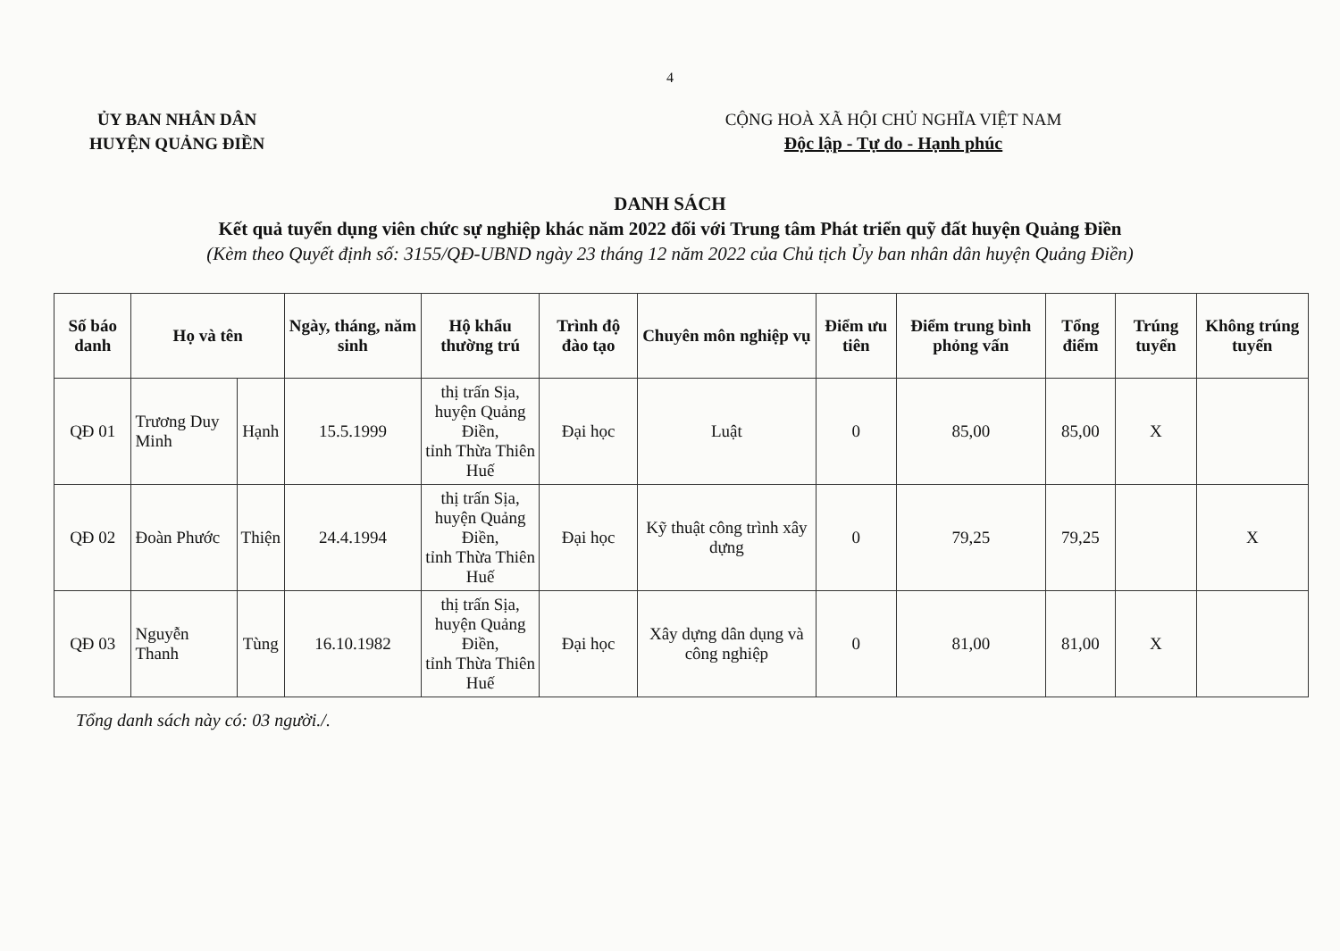4
ỦY BAN NHÂN DÂN
HUYỆN QUẢNG ĐIỀN
CỘNG HOÀ XÃ HỘI CHỦ NGHĨA VIỆT NAM
Độc lập - Tự do - Hạnh phúc
DANH SÁCH
Kết quả tuyển dụng viên chức sự nghiệp khác năm 2022 đối với Trung tâm Phát triển quỹ đất huyện Quảng Điền
(Kèm theo Quyết định số: 3155/QĐ-UBND ngày 23 tháng 12 năm 2022 của Chủ tịch Ủy ban nhân dân huyện Quảng Điền)
| Số báo danh | Họ và tên | | Ngày, tháng, năm sinh | Hộ khẩu thường trú | Trình độ đào tạo | Chuyên môn nghiệp vụ | Điểm ưu tiên | Điểm trung bình phỏng vấn | Tổng điểm | Trúng tuyển | Không trúng tuyển |
| --- | --- | --- | --- | --- | --- | --- | --- | --- | --- | --- | --- |
| QĐ 01 | Trương Duy Minh | Hạnh | 15.5.1999 | thị trấn Sịa, huyện Quảng Điền, tỉnh Thừa Thiên Huế | Đại học | Luật | 0 | 85,00 | 85,00 | X | |
| QĐ 02 | Đoàn Phước | Thiện | 24.4.1994 | thị trấn Sịa, huyện Quảng Điền, tỉnh Thừa Thiên Huế | Đại học | Kỹ thuật công trình xây dựng | 0 | 79,25 | 79,25 | | X |
| QĐ 03 | Nguyễn Thanh | Tùng | 16.10.1982 | thị trấn Sịa, huyện Quảng Điền, tỉnh Thừa Thiên Huế | Đại học | Xây dựng dân dụng và công nghiệp | 0 | 81,00 | 81,00 | X | |
Tổng danh sách này có: 03 người./.